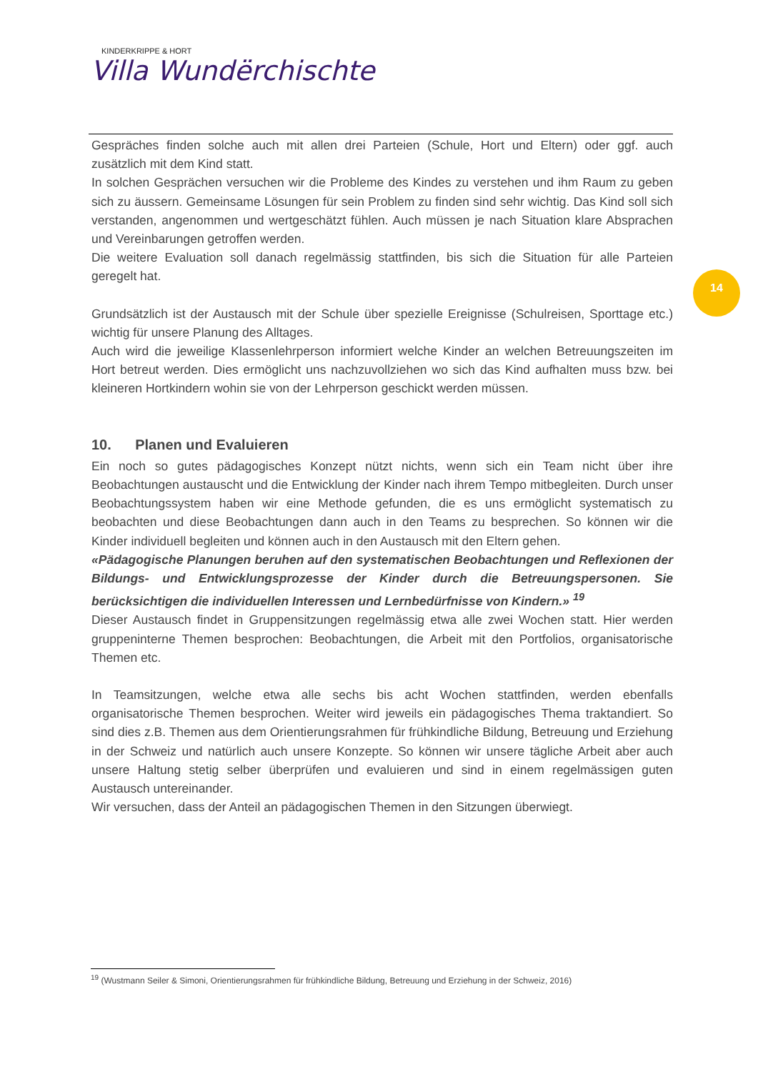KINDERKRIPPE & HORT
Villa Wundërchischte
Gespräches finden solche auch mit allen drei Parteien (Schule, Hort und Eltern) oder ggf. auch zusätzlich mit dem Kind statt.
In solchen Gesprächen versuchen wir die Probleme des Kindes zu verstehen und ihm Raum zu geben sich zu äussern. Gemeinsame Lösungen für sein Problem zu finden sind sehr wichtig. Das Kind soll sich verstanden, angenommen und wertgeschätzt fühlen. Auch müssen je nach Situation klare Absprachen und Vereinbarungen getroffen werden.
Die weitere Evaluation soll danach regelmässig stattfinden, bis sich die Situation für alle Parteien geregelt hat.
Grundsätzlich ist der Austausch mit der Schule über spezielle Ereignisse (Schulreisen, Sporttage etc.) wichtig für unsere Planung des Alltages.
Auch wird die jeweilige Klassenlehrperson informiert welche Kinder an welchen Betreuungszeiten im Hort betreut werden. Dies ermöglicht uns nachzuvollziehen wo sich das Kind aufhalten muss bzw. bei kleineren Hortkindern wohin sie von der Lehrperson geschickt werden müssen.
10. Planen und Evaluieren
Ein noch so gutes pädagogisches Konzept nützt nichts, wenn sich ein Team nicht über ihre Beobachtungen austauscht und die Entwicklung der Kinder nach ihrem Tempo mitbegleiten. Durch unser Beobachtungssystem haben wir eine Methode gefunden, die es uns ermöglicht systematisch zu beobachten und diese Beobachtungen dann auch in den Teams zu besprechen. So können wir die Kinder individuell begleiten und können auch in den Austausch mit den Eltern gehen.
«Pädagogische Planungen beruhen auf den systematischen Beobachtungen und Reflexionen der Bildungs- und Entwicklungsprozesse der Kinder durch die Betreuungspersonen. Sie berücksichtigen die individuellen Interessen und Lernbedürfnisse von Kindern.» <sup>19</sup>
Dieser Austausch findet in Gruppensitzungen regelmässig etwa alle zwei Wochen statt. Hier werden gruppeninterne Themen besprochen: Beobachtungen, die Arbeit mit den Portfolios, organisatorische Themen etc.
In Teamsitzungen, welche etwa alle sechs bis acht Wochen stattfinden, werden ebenfalls organisatorische Themen besprochen. Weiter wird jeweils ein pädagogisches Thema traktandiert. So sind dies z.B. Themen aus dem Orientierungsrahmen für frühkindliche Bildung, Betreuung und Erziehung in der Schweiz und natürlich auch unsere Konzepte. So können wir unsere tägliche Arbeit aber auch unsere Haltung stetig selber überprüfen und evaluieren und sind in einem regelmässigen guten Austausch untereinander.
Wir versuchen, dass der Anteil an pädagogischen Themen in den Sitzungen überwiegt.
14
<sup>19</sup> (Wustmann Seiler & Simoni, Orientierungsrahmen für frühkindliche Bildung, Betreuung und Erziehung in der Schweiz, 2016)